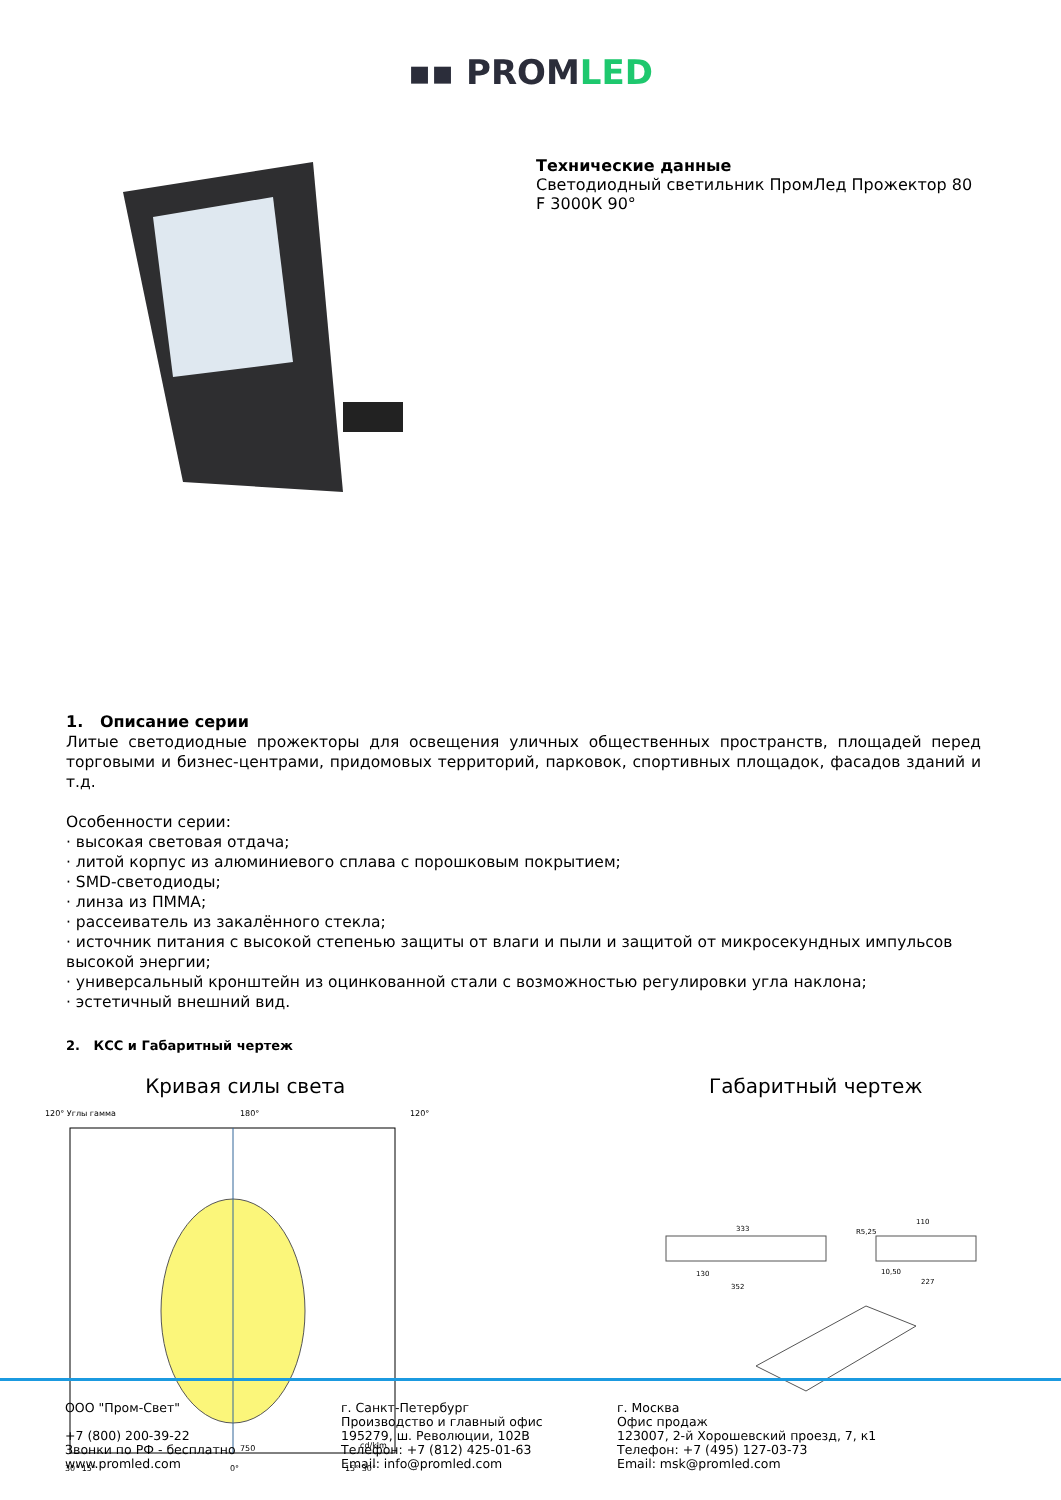▪▪ PROMLED
Технические данные
Светодиодный светильник ПромЛед Прожектор 80
F 3000К 90°
1. Описание серии
Литые светодиодные прожекторы для освещения уличных общественных пространств, площадей перед торговыми и бизнес-центрами, придомовых территорий, парковок, спортивных площадок, фасадов зданий и т.д.
Особенности серии:
· высокая световая отдача;
· литой корпус из алюминиевого сплава с порошковым покрытием;
· SMD-светодиоды;
· линза из ПММА;
· рассеиватель из закалённого стекла;
· источник питания с высокой степенью защиты от влаги и пыли и защитой от микросекундных импульсов высокой энергии;
· универсальный кронштейн из оцинкованной стали с возможностью регулировки угла наклона;
· эстетичный внешний вид.
2. КСС и Габаритный чертеж
Кривая силы света
120° Углы гамма
180°
120°
750
cd/klm
30° 15°
0°
15° 30°
Габаритный чертеж
333
130
352
110
R5,25
10,50
227
ООО "Пром-Свет"
+7 (800) 200-39-22
Звонки по РФ - бесплатно
www.promled.com
г. Санкт-Петербург
Производство и главный офис
195279, ш. Революции, 102В
Телефон: +7 (812) 425-01-63
Email: info@promled.com
г. Москва
Офис продаж
123007, 2-й Хорошевский проезд, 7, к1
Телефон: +7 (495) 127-03-73
Email: msk@promled.com